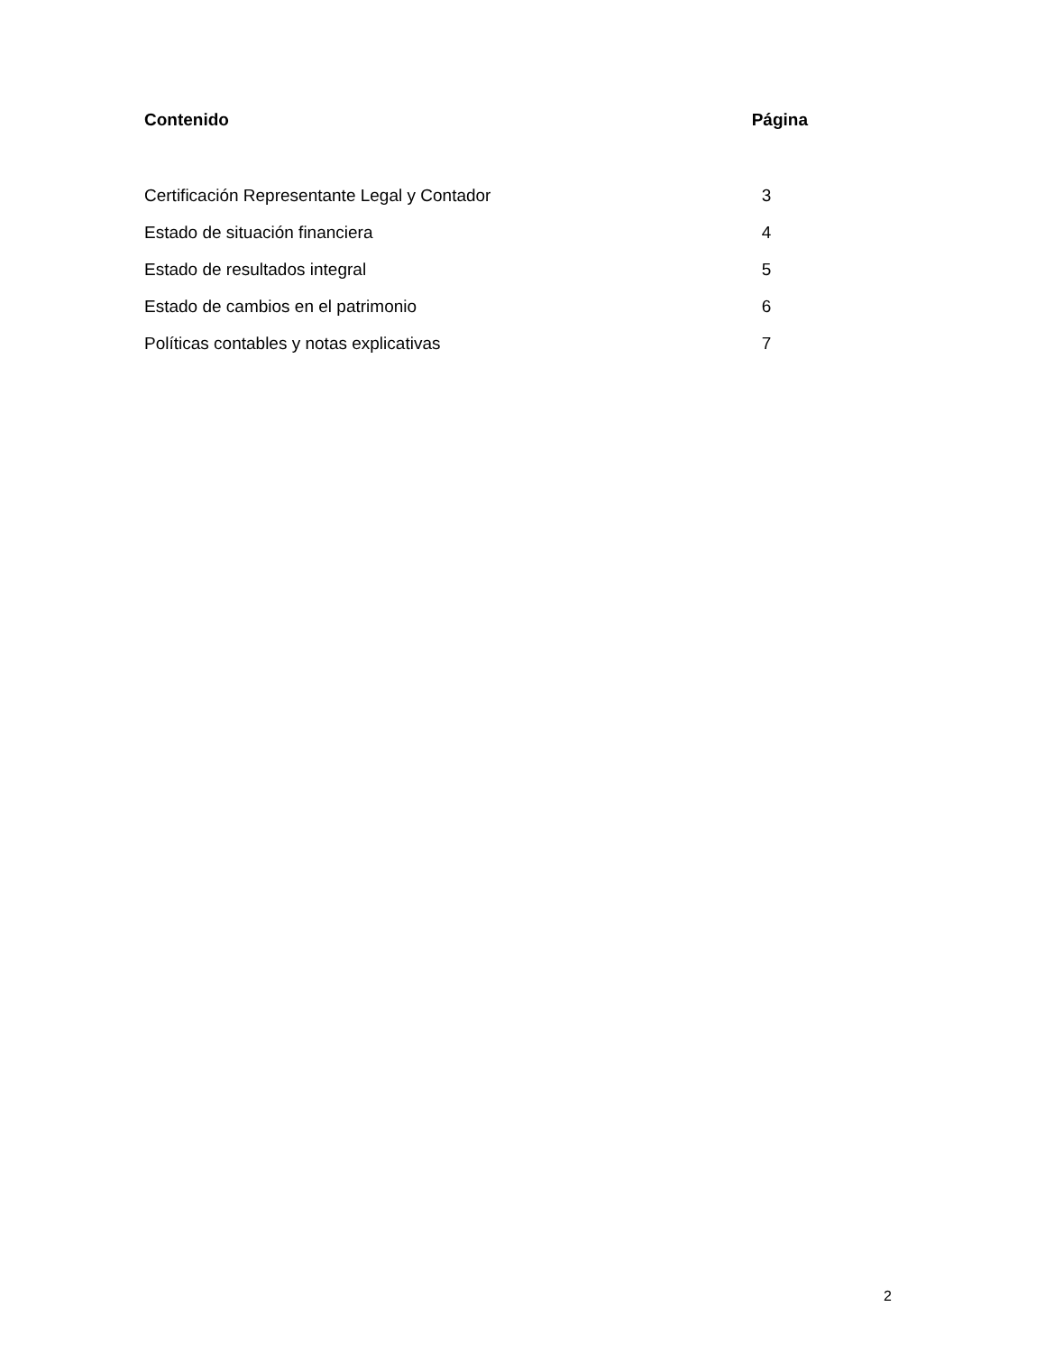Contenido Página
Certificación Representante Legal y Contador 3
Estado de situación financiera 4
Estado de resultados integral 5
Estado de cambios en el patrimonio 6
Políticas contables y notas explicativas 7
2